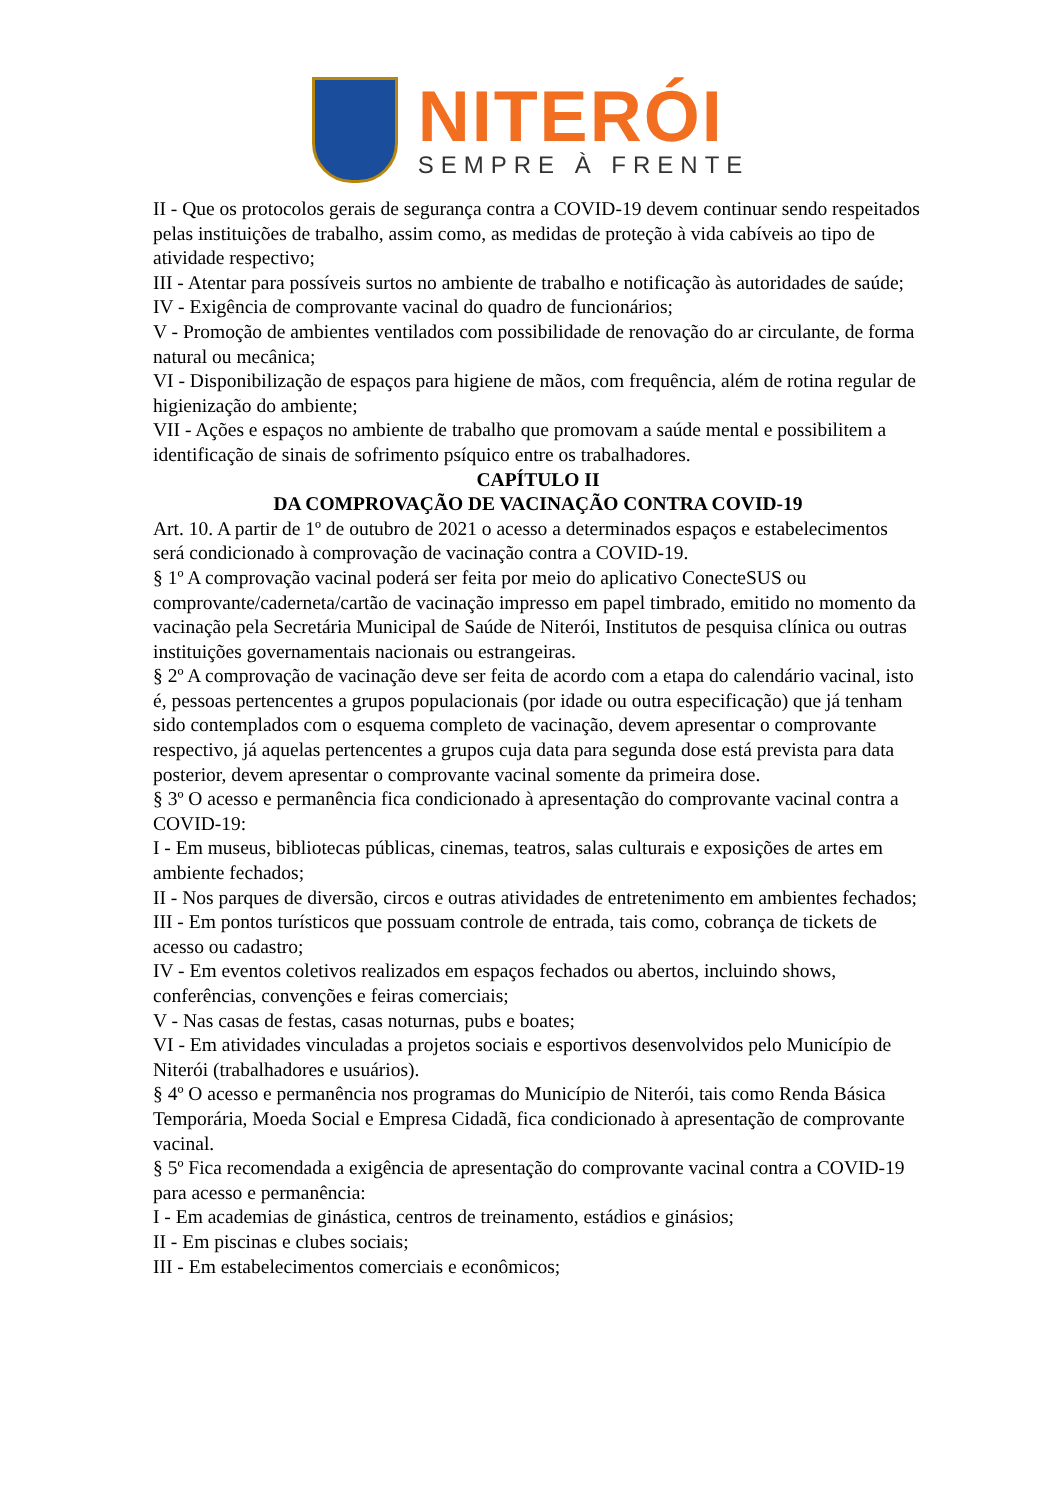NITERÓI
SEMPRE À FRENTE
II - Que os protocolos gerais de segurança contra a COVID-19 devem continuar sendo respeitados pelas instituições de trabalho, assim como, as medidas de proteção à vida cabíveis ao tipo de atividade respectivo;
III - Atentar para possíveis surtos no ambiente de trabalho e notificação às autoridades de saúde;
IV - Exigência de comprovante vacinal do quadro de funcionários;
V - Promoção de ambientes ventilados com possibilidade de renovação do ar circulante, de forma natural ou mecânica;
VI - Disponibilização de espaços para higiene de mãos, com frequência, além de rotina regular de higienização do ambiente;
VII - Ações e espaços no ambiente de trabalho que promovam a saúde mental e possibilitem a identificação de sinais de sofrimento psíquico entre os trabalhadores.
CAPÍTULO II
DA COMPROVAÇÃO DE VACINAÇÃO CONTRA COVID-19
Art. 10. A partir de 1º de outubro de 2021 o acesso a determinados espaços e estabelecimentos será condicionado à comprovação de vacinação contra a COVID-19.
§ 1º A comprovação vacinal poderá ser feita por meio do aplicativo ConecteSUS ou comprovante/caderneta/cartão de vacinação impresso em papel timbrado, emitido no momento da vacinação pela Secretária Municipal de Saúde de Niterói, Institutos de pesquisa clínica ou outras instituições governamentais nacionais ou estrangeiras.
§ 2º A comprovação de vacinação deve ser feita de acordo com a etapa do calendário vacinal, isto é, pessoas pertencentes a grupos populacionais (por idade ou outra especificação) que já tenham sido contemplados com o esquema completo de vacinação, devem apresentar o comprovante respectivo, já aquelas pertencentes a grupos cuja data para segunda dose está prevista para data posterior, devem apresentar o comprovante vacinal somente da primeira dose.
§ 3º O acesso e permanência fica condicionado à apresentação do comprovante vacinal contra a COVID-19:
I - Em museus, bibliotecas públicas, cinemas, teatros, salas culturais e exposições de artes em ambiente fechados;
II - Nos parques de diversão, circos e outras atividades de entretenimento em ambientes fechados;
III - Em pontos turísticos que possuam controle de entrada, tais como, cobrança de tickets de acesso ou cadastro;
IV - Em eventos coletivos realizados em espaços fechados ou abertos, incluindo shows, conferências, convenções e feiras comerciais;
V - Nas casas de festas, casas noturnas, pubs e boates;
VI - Em atividades vinculadas a projetos sociais e esportivos desenvolvidos pelo Município de Niterói (trabalhadores e usuários).
§ 4º O acesso e permanência nos programas do Município de Niterói, tais como Renda Básica Temporária, Moeda Social e Empresa Cidadã, fica condicionado à apresentação de comprovante vacinal.
§ 5º Fica recomendada a exigência de apresentação do comprovante vacinal contra a COVID-19 para acesso e permanência:
I - Em academias de ginástica, centros de treinamento, estádios e ginásios;
II - Em piscinas e clubes sociais;
III - Em estabelecimentos comerciais e econômicos;